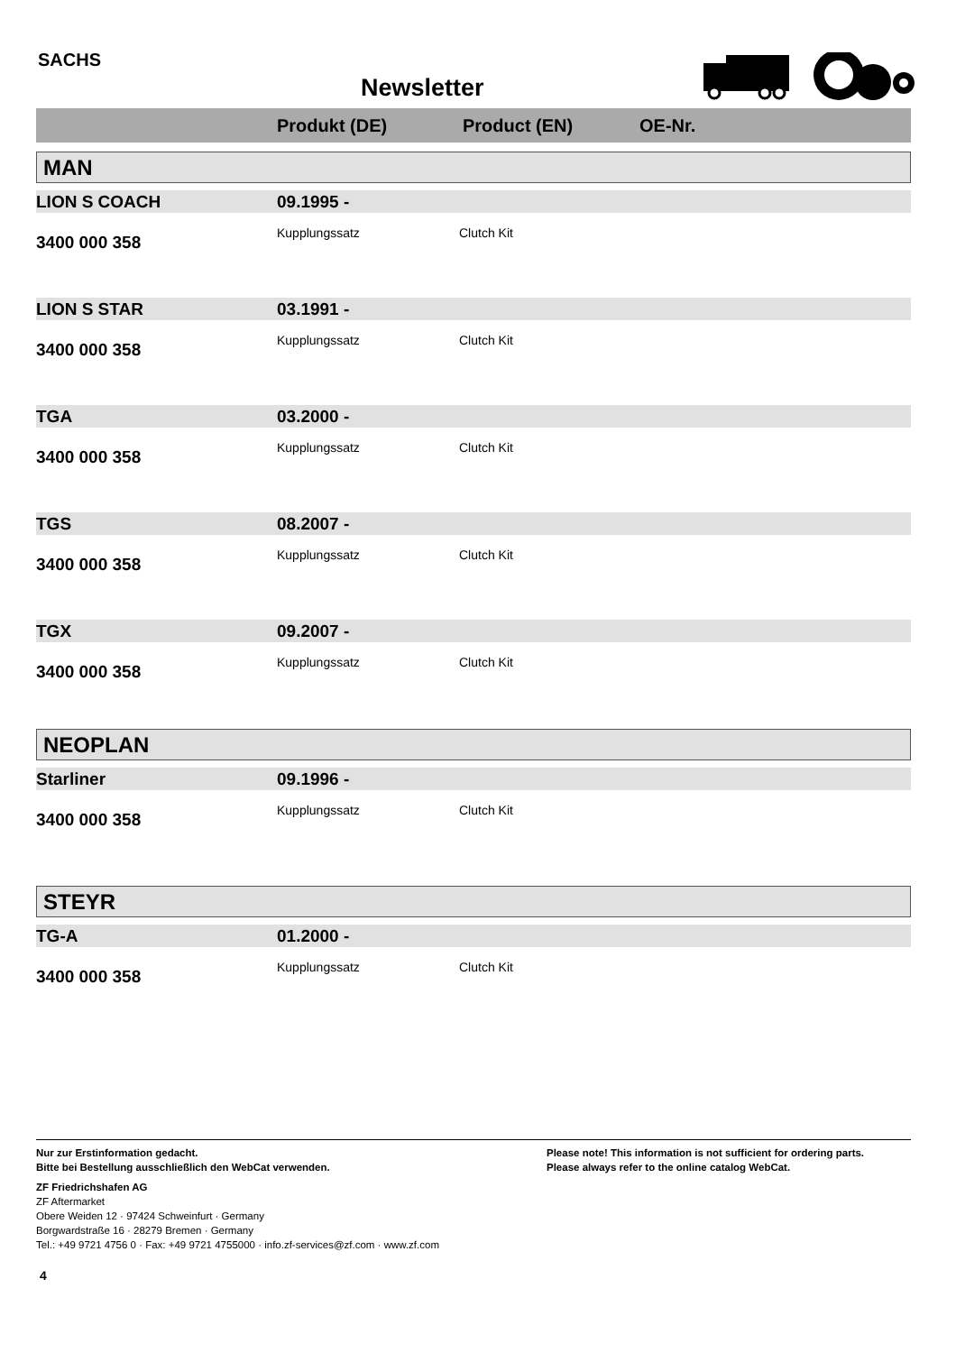SACHS
Newsletter
Produkt (DE) Product (EN) OE-Nr.
MAN
LION S COACH 09.1995 -
3400 000 358
Kupplungssatz Clutch Kit
LION S STAR 03.1991 -
3400 000 358
Kupplungssatz Clutch Kit
TGA 03.2000 -
3400 000 358
Kupplungssatz Clutch Kit
TGS 08.2007 -
3400 000 358
Kupplungssatz Clutch Kit
TGX 09.2007 -
3400 000 358
Kupplungssatz Clutch Kit
NEOPLAN
Starliner 09.1996 -
3400 000 358
Kupplungssatz Clutch Kit
STEYR
TG-A 01.2000 -
3400 000 358
Kupplungssatz Clutch Kit
Nur zur Erstinformation gedacht.
Bitte bei Bestellung ausschließlich den WebCat verwenden.
Please note! This information is not sufficient for ordering parts.
Please always refer to the online catalog WebCat.
ZF Friedrichshafen AG
ZF Aftermarket
Obere Weiden 12 · 97424 Schweinfurt · Germany
Borgwardstraße 16 · 28279 Bremen · Germany
Tel.: +49 9721 4756 0 · Fax: +49 9721 4755000 · info.zf-services@zf.com · www.zf.com
4